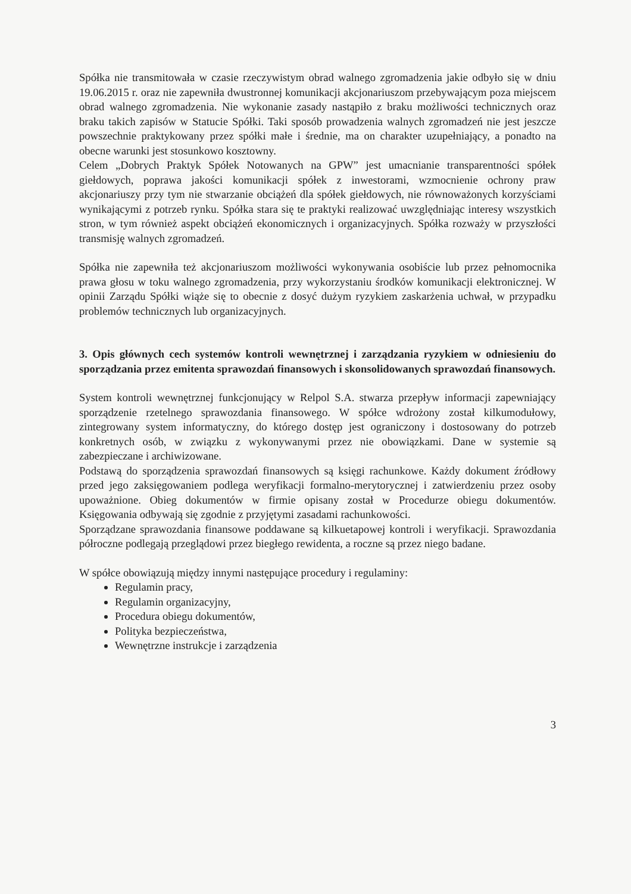Spółka nie transmitowała w czasie rzeczywistym obrad walnego zgromadzenia jakie odbyło się w dniu 19.06.2015 r. oraz nie zapewniła dwustronnej komunikacji akcjonariuszom przebywającym poza miejscem obrad walnego zgromadzenia. Nie wykonanie zasady nastąpiło z braku możliwości technicznych oraz braku takich zapisów w Statucie Spółki. Taki sposób prowadzenia walnych zgromadzeń nie jest jeszcze powszechnie praktykowany przez spółki małe i średnie, ma on charakter uzupełniający, a ponadto na obecne warunki jest stosunkowo kosztowny.
Celem „Dobrych Praktyk Spółek Notowanych na GPW” jest umacnianie transparentności spółek giełdowych, poprawa jakości komunikacji spółek z inwestorami, wzmocnienie ochrony praw akcjonariuszy przy tym nie stwarzanie obciążeń dla spółek giełdowych, nie równoważonych korzyściami wynikającymi z potrzeb rynku. Spółka stara się te praktyki realizować uwzględniając interesy wszystkich stron, w tym również aspekt obciążeń ekonomicznych i organizacyjnych. Spółka rozważy w przyszłości transmisję walnych zgromadzeń.
Spółka nie zapewniła też akcjonariuszom możliwości wykonywania osobiście lub przez pełnomocnika prawa głosu w toku walnego zgromadzenia, przy wykorzystaniu środków komunikacji elektronicznej. W opinii Zarządu Spółki wiąże się to obecnie z dosyć dużym ryzykiem zaskarżenia uchwał, w przypadku problemów technicznych lub organizacyjnych.
3. Opis głównych cech systemów kontroli wewnętrznej i zarządzania ryzykiem w odniesieniu do sporządzania przez emitenta sprawozdań finansowych i skonsolidowanych sprawozdań finansowych.
System kontroli wewnętrznej funkcjonujący w Relpol S.A. stwarza przepływ informacji zapewniający sporządzenie rzetelnego sprawozdania finansowego. W spółce wdrożony został kilkumodułowy, zintegrowany system informatyczny, do którego dostęp jest ograniczony i dostosowany do potrzeb konkretnych osób, w związku z wykonywanymi przez nie obowiązkami. Dane w systemie są zabezpieczane i archiwizowane.
Podstawą do sporządzenia sprawozdań finansowych są księgi rachunkowe. Każdy dokument źródłowy przed jego zaksięgowaniem podlega weryfikacji formalno-merytorycznej i zatwierdzeniu przez osoby upoważnione. Obieg dokumentów w firmie opisany został w Procedurze obiegu dokumentów. Księgowania odbywają się zgodnie z przyjętymi zasadami rachunkowości.
Sporządzane sprawozdania finansowe poddawane są kilkuetapowej kontroli i weryfikacji. Sprawozdania półroczne podlegają przeglądowi przez biegłego rewidenta, a roczne są przez niego badane.
W spółce obowiązują między innymi następujące procedury i regulaminy:
Regulamin pracy,
Regulamin organizacyjny,
Procedura obiegu dokumentów,
Polityka bezpieczeństwa,
Wewnętrzne instrukcje i zarządzenia
3